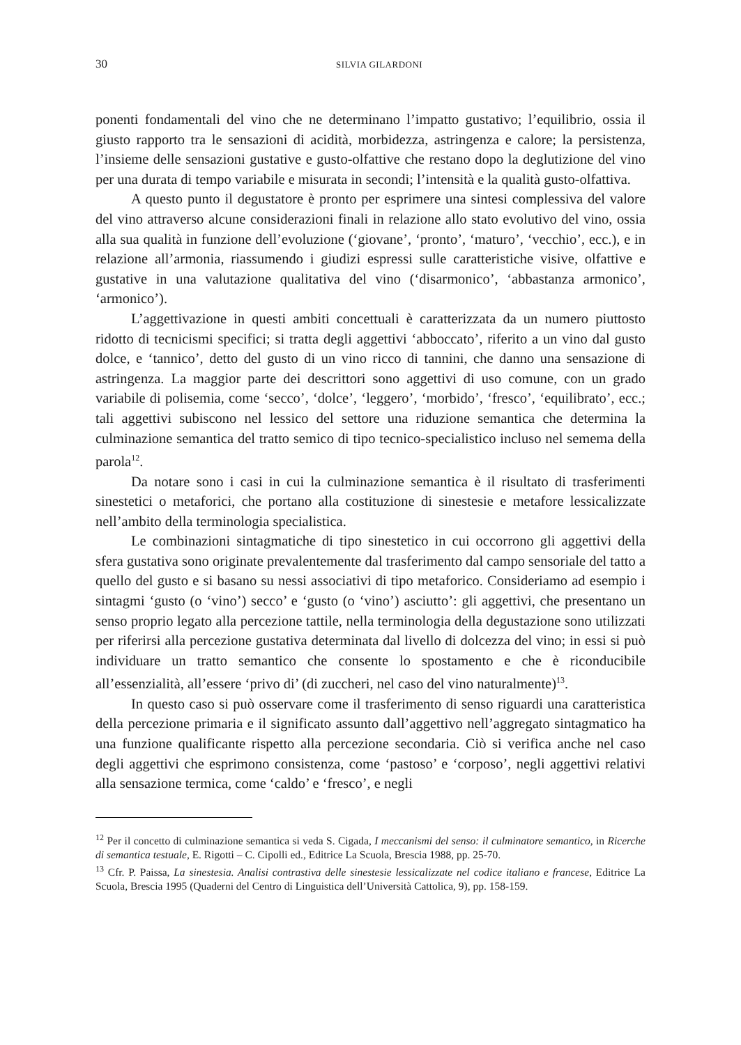30 SILVIA GILARDONI
ponenti fondamentali del vino che ne determinano l’impatto gustativo; l’equilibrio, ossia il giusto rapporto tra le sensazioni di acidità, morbidezza, astringenza e calore; la persistenza, l’insieme delle sensazioni gustative e gusto-olfattive che restano dopo la deglutizione del vino per una durata di tempo variabile e misurata in secondi; l’intensità e la qualità gusto-olfattiva.
A questo punto il degustatore è pronto per esprimere una sintesi complessiva del valore del vino attraverso alcune considerazioni finali in relazione allo stato evolutivo del vino, ossia alla sua qualità in funzione dell’evoluzione (‘giovane’, ‘pronto’, ‘maturo’, ‘vecchio’, ecc.), e in relazione all’armonia, riassumendo i giudizi espressi sulle caratteristiche visive, olfattive e gustative in una valutazione qualitativa del vino (‘disarmonico’, ‘abbastanza armonico’, ‘armonico’).
L’aggettivazione in questi ambiti concettuali è caratterizzata da un numero piuttosto ridotto di tecnicismi specifici; si tratta degli aggettivi ‘abboccato’, riferito a un vino dal gusto dolce, e ‘tannico’, detto del gusto di un vino ricco di tannini, che danno una sensazione di astringenza. La maggior parte dei descrittori sono aggettivi di uso comune, con un grado variabile di polisemia, come ‘secco’, ‘dolce’, ‘leggero’, ‘morbido’, ‘fresco’, ‘equilibrato’, ecc.; tali aggettivi subiscono nel lessico del settore una riduzione semantica che determina la culminazione semantica del tratto semico di tipo tecnico-specialistico incluso nel semema della parola<sup>12</sup>.
Da notare sono i casi in cui la culminazione semantica è il risultato di trasferimenti sinestetici o metaforici, che portano alla costituzione di sinestesie e metafore lessicalizzate nell’ambito della terminologia specialistica.
Le combinazioni sintagmatiche di tipo sinestetico in cui occorrono gli aggettivi della sfera gustativa sono originate prevalentemente dal trasferimento dal campo sensoriale del tatto a quello del gusto e si basano su nessi associativi di tipo metaforico. Consideriamo ad esempio i sintagmi ‘gusto (o ‘vino’) secco’ e ‘gusto (o ‘vino’) asciutto’: gli aggettivi, che presentano un senso proprio legato alla percezione tattile, nella terminologia della degustazione sono utilizzati per riferirsi alla percezione gustativa determinata dal livello di dolcezza del vino; in essi si può individuare un tratto semantico che consente lo spostamento e che è riconducibile all’essenzialità, all’essere ‘privo di’ (di zuccheri, nel caso del vino naturalmente)<sup>13</sup>.
In questo caso si può osservare come il trasferimento di senso riguardi una caratteristica della percezione primaria e il significato assunto dall’aggettivo nell’aggregato sintagmatico ha una funzione qualificante rispetto alla percezione secondaria. Ciò si verifica anche nel caso degli aggettivi che esprimono consistenza, come ‘pastoso’ e ‘corposo’, negli aggettivi relativi alla sensazione termica, come ‘caldo’ e ‘fresco’, e negli
<sup>12</sup> Per il concetto di culminazione semantica si veda S. Cigada, I meccanismi del senso: il culminatore semantico, in Ricerche di semantica testuale, E. Rigotti – C. Cipolli ed., Editrice La Scuola, Brescia 1988, pp. 25-70.
<sup>13</sup> Cfr. P. Paissa, La sinestesia. Analisi contrastiva delle sinestesie lessicalizzate nel codice italiano e francese, Editrice La Scuola, Brescia 1995 (Quaderni del Centro di Linguistica dell’Università Cattolica, 9), pp. 158-159.